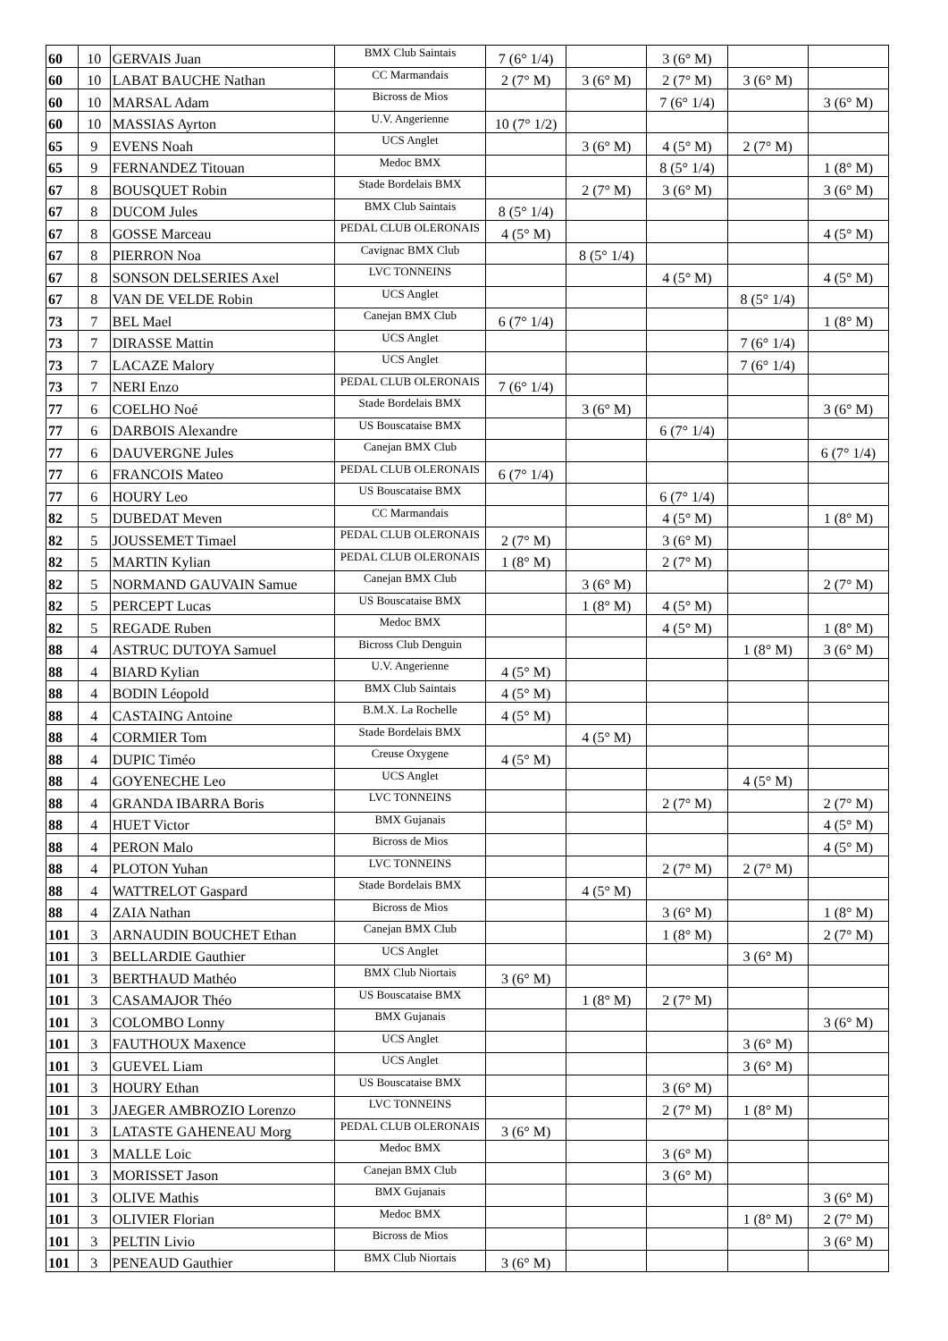| 60 | 10 | GERVAIS Juan | BMX Club Saintais | 7 (6° 1/4) | | 3 (6° M) | | |
| 60 | 10 | LABAT BAUCHE Nathan | CC Marmandais | 2 (7° M) | 3 (6° M) | 2 (7° M) | 3 (6° M) | |
| 60 | 10 | MARSAL Adam | Bicross de Mios | | | 7 (6° 1/4) | | 3 (6° M) |
| 60 | 10 | MASSIAS Ayrton | U.V. Angerienne | 10 (7° 1/2) | | | | |
| 65 | 9 | EVENS Noah | UCS Anglet | | 3 (6° M) | 4 (5° M) | 2 (7° M) | |
| 65 | 9 | FERNANDEZ Titouan | Medoc BMX | | | 8 (5° 1/4) | | 1 (8° M) |
| 67 | 8 | BOUSQUET Robin | Stade Bordelais BMX | | 2 (7° M) | 3 (6° M) | | 3 (6° M) |
| 67 | 8 | DUCOM Jules | BMX Club Saintais | 8 (5° 1/4) | | | | |
| 67 | 8 | GOSSE Marceau | PEDAL CLUB OLERONAIS | 4 (5° M) | | | | 4 (5° M) |
| 67 | 8 | PIERRON Noa | Cavignac BMX Club | | 8 (5° 1/4) | | | |
| 67 | 8 | SONSON DELSERIES Axel | LVC TONNEINS | | | 4 (5° M) | | 4 (5° M) |
| 67 | 8 | VAN DE VELDE Robin | UCS Anglet | | | | 8 (5° 1/4) | |
| 73 | 7 | BEL Mael | Canejan BMX Club | 6 (7° 1/4) | | | | 1 (8° M) |
| 73 | 7 | DIRASSE Mattin | UCS Anglet | | | | 7 (6° 1/4) | |
| 73 | 7 | LACAZE Malory | UCS Anglet | | | | 7 (6° 1/4) | |
| 73 | 7 | NERI Enzo | PEDAL CLUB OLERONAIS | 7 (6° 1/4) | | | | |
| 77 | 6 | COELHO Noé | Stade Bordelais BMX | | 3 (6° M) | | | 3 (6° M) |
| 77 | 6 | DARBOIS Alexandre | US Bouscataise BMX | | | 6 (7° 1/4) | | |
| 77 | 6 | DAUVERGNE Jules | Canejan BMX Club | | | | | 6 (7° 1/4) |
| 77 | 6 | FRANCOIS Mateo | PEDAL CLUB OLERONAIS | 6 (7° 1/4) | | | | |
| 77 | 6 | HOURY Leo | US Bouscataise BMX | | | 6 (7° 1/4) | | |
| 82 | 5 | DUBEDAT Meven | CC Marmandais | | | 4 (5° M) | | 1 (8° M) |
| 82 | 5 | JOUSSEMET Timael | PEDAL CLUB OLERONAIS | 2 (7° M) | | 3 (6° M) | | |
| 82 | 5 | MARTIN Kylian | PEDAL CLUB OLERONAIS | 1 (8° M) | | 2 (7° M) | | |
| 82 | 5 | NORMAND GAUVAIN Samue | Canejan BMX Club | | 3 (6° M) | | | 2 (7° M) |
| 82 | 5 | PERCEPT Lucas | US Bouscataise BMX | | 1 (8° M) | 4 (5° M) | | |
| 82 | 5 | REGADE Ruben | Medoc BMX | | | 4 (5° M) | | 1 (8° M) |
| 88 | 4 | ASTRUC DUTOYA Samuel | Bicross Club Denguin | | | | 1 (8° M) | 3 (6° M) |
| 88 | 4 | BIARD Kylian | U.V. Angerienne | 4 (5° M) | | | | |
| 88 | 4 | BODIN Léopold | BMX Club Saintais | 4 (5° M) | | | | |
| 88 | 4 | CASTAING Antoine | B.M.X. La Rochelle | 4 (5° M) | | | | |
| 88 | 4 | CORMIER Tom | Stade Bordelais BMX | | 4 (5° M) | | | |
| 88 | 4 | DUPIC Timéo | Creuse Oxygene | 4 (5° M) | | | | |
| 88 | 4 | GOYENECHE Leo | UCS Anglet | | | | 4 (5° M) | |
| 88 | 4 | GRANDA IBARRA Boris | LVC TONNEINS | | | 2 (7° M) | | 2 (7° M) |
| 88 | 4 | HUET Victor | BMX Gujanais | | | | | 4 (5° M) |
| 88 | 4 | PERON Malo | Bicross de Mios | | | | | 4 (5° M) |
| 88 | 4 | PLOTON Yuhan | LVC TONNEINS | | | 2 (7° M) | 2 (7° M) | |
| 88 | 4 | WATTRELOT Gaspard | Stade Bordelais BMX | | 4 (5° M) | | | |
| 88 | 4 | ZAIA Nathan | Bicross de Mios | | | 3 (6° M) | | 1 (8° M) |
| 101 | 3 | ARNAUDIN BOUCHET Ethan | Canejan BMX Club | | | 1 (8° M) | | 2 (7° M) |
| 101 | 3 | BELLARDIE Gauthier | UCS Anglet | | | | 3 (6° M) | |
| 101 | 3 | BERTHAUD Mathéo | BMX Club Niortais | 3 (6° M) | | | | |
| 101 | 3 | CASAMAJOR Théo | US Bouscataise BMX | | 1 (8° M) | 2 (7° M) | | |
| 101 | 3 | COLOMBO Lonny | BMX Gujanais | | | | | 3 (6° M) |
| 101 | 3 | FAUTHOUX Maxence | UCS Anglet | | | | 3 (6° M) | |
| 101 | 3 | GUEVEL Liam | UCS Anglet | | | | 3 (6° M) | |
| 101 | 3 | HOURY Ethan | US Bouscataise BMX | | | 3 (6° M) | | |
| 101 | 3 | JAEGER AMBROZIO Lorenzo | LVC TONNEINS | | | 2 (7° M) | 1 (8° M) | |
| 101 | 3 | LATASTE GAHENEAU Morg | PEDAL CLUB OLERONAIS | 3 (6° M) | | | | |
| 101 | 3 | MALLE Loic | Medoc BMX | | | 3 (6° M) | | |
| 101 | 3 | MORISSET Jason | Canejan BMX Club | | | 3 (6° M) | | |
| 101 | 3 | OLIVE Mathis | BMX Gujanais | | | | | 3 (6° M) |
| 101 | 3 | OLIVIER Florian | Medoc BMX | | | | 1 (8° M) | 2 (7° M) |
| 101 | 3 | PELTIN Livio | Bicross de Mios | | | | | 3 (6° M) |
| 101 | 3 | PENEAUD Gauthier | BMX Club Niortais | 3 (6° M) | | | | |